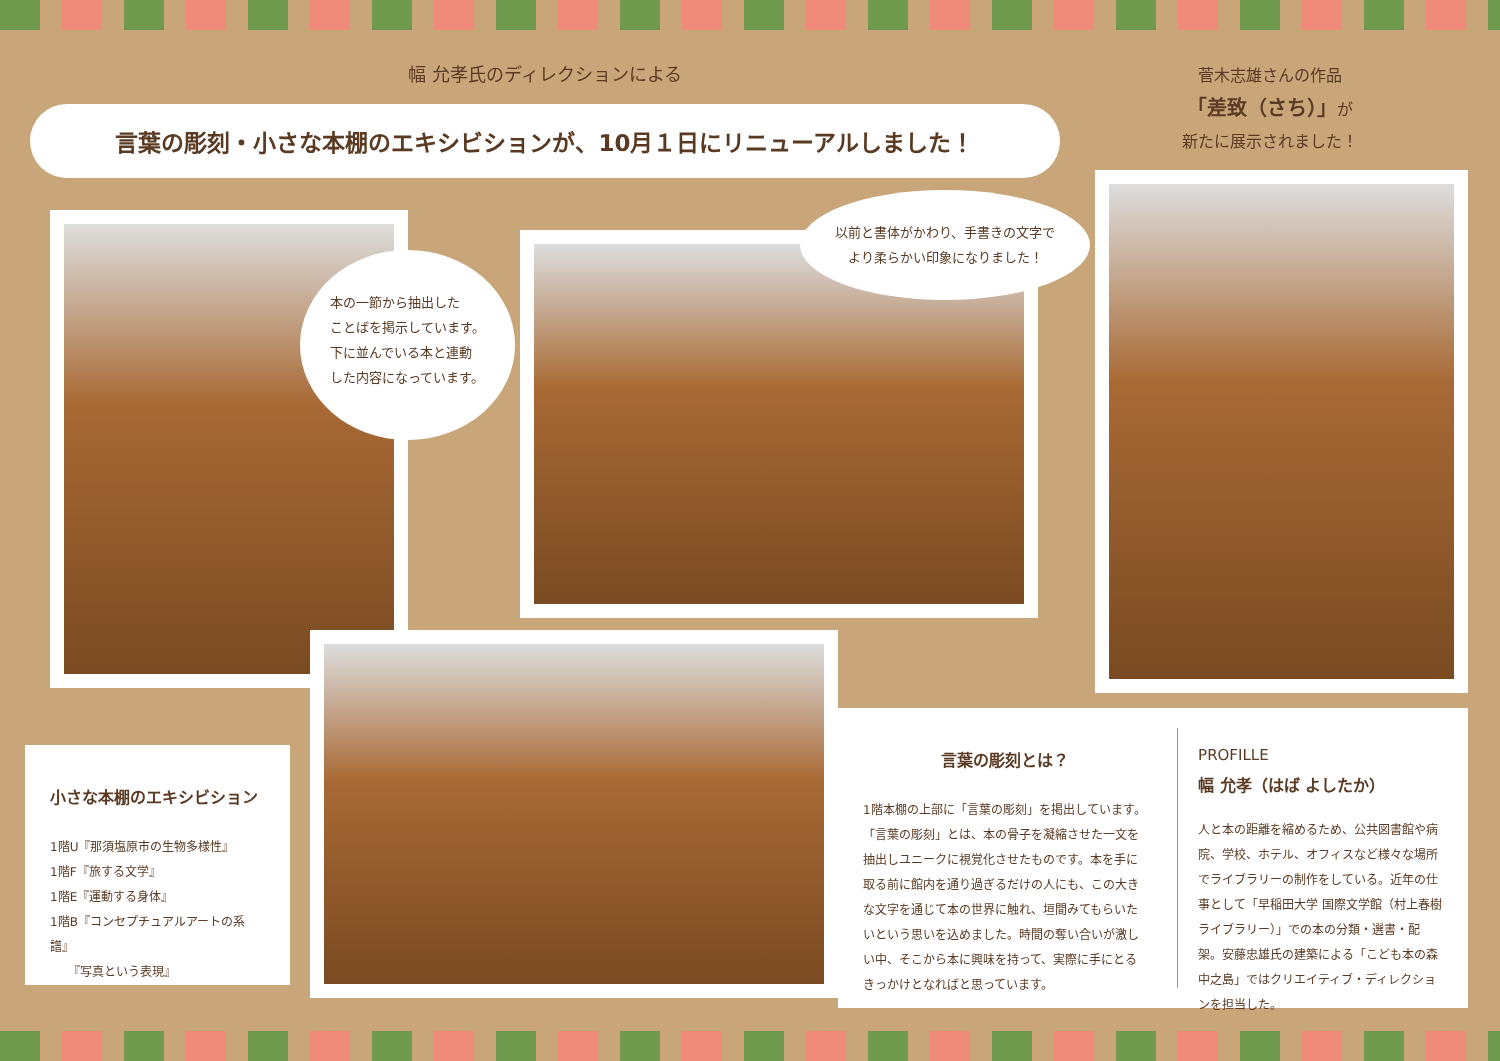幅 允孝氏のディレクションによる
言葉の彫刻・小さな本棚のエキシビションが、10月１日にリニューアルしました！
菅木志雄さんの作品
「差致（さち）」が
新たに展示されました！
本の一節から抽出した
ことばを掲示しています。
下に並んでいる本と連動
した内容になっています。
以前と書体がかわり、手書きの文字で
より柔らかい印象になりました！
小さな本棚のエキシビション
1階U『那須塩原市の生物多様性』
1階F『旅する文学』
1階E『運動する身体』
1階B『コンセプチュアルアートの系譜』
　　『写真という表現』
言葉の彫刻とは？
1階本棚の上部に「言葉の彫刻」を掲出しています。「言葉の彫刻」とは、本の骨子を凝縮させた一文を抽出しユニークに視覚化させたものです。本を手に取る前に館内を通り過ぎるだけの人にも、この大きな文字を通じて本の世界に触れ、垣間みてもらいたいという思いを込めました。時間の奪い合いが激しい中、そこから本に興味を持って、実際に手にとるきっかけとなればと思っています。
PROFILLE
幅 允孝（はば よしたか）
人と本の距離を縮めるため、公共図書館や病院、学校、ホテル、オフィスなど様々な場所でライブラリーの制作をしている。近年の仕事として「早稲田大学 国際文学館（村上春樹ライブラリー）」での本の分類・選書・配架。安藤忠雄氏の建築による「こども本の森　中之島」ではクリエイティブ・ディレクションを担当した。